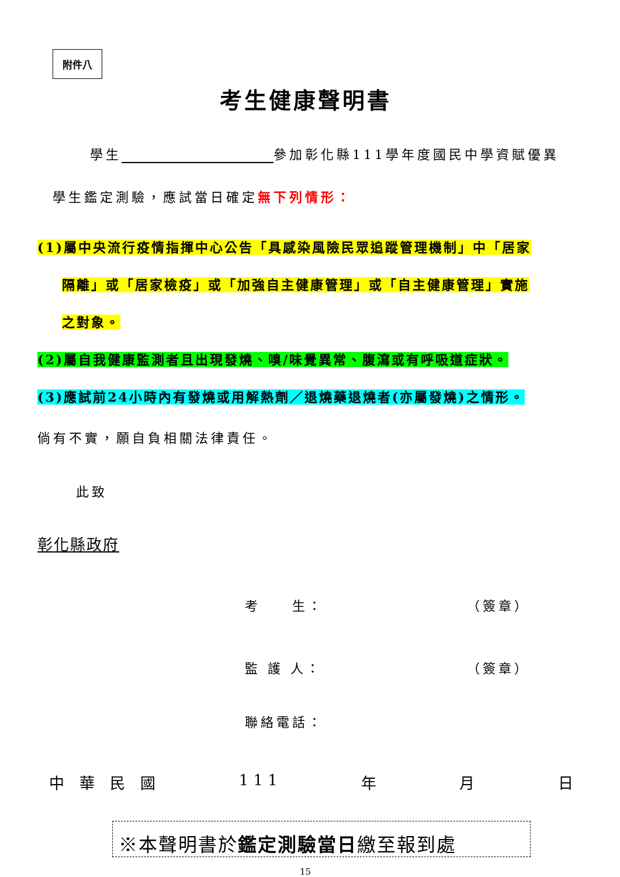附件八
考生健康聲明書
學生 參加彰化縣111學年度國民中學資賦優異
學生鑑定測驗，應試當日確定無下列情形：
(1)屬中央流行疫情指揮中心公告「具感染風險民眾追蹤管理機制」中「居家
隔離」或「居家檢疫」或「加強自主健康管理」或「自主健康管理」實施
之對象。
(2)屬自我健康監測者且出現發燒、嗅/味覺異常、腹瀉或有呼吸道症狀。
(3)應試前24小時內有發燒或用解熱劑／退燒藥退燒者(亦屬發燒)之情形。
倘有不實，願自負相關法律責任。
此致
彰化縣政府
考　　生： （簽章）
監 護 人： （簽章）
聯絡電話：
中　華　民　國 1 1 1 年 月 日
※本聲明書於鑑定測驗當日繳至報到處
15